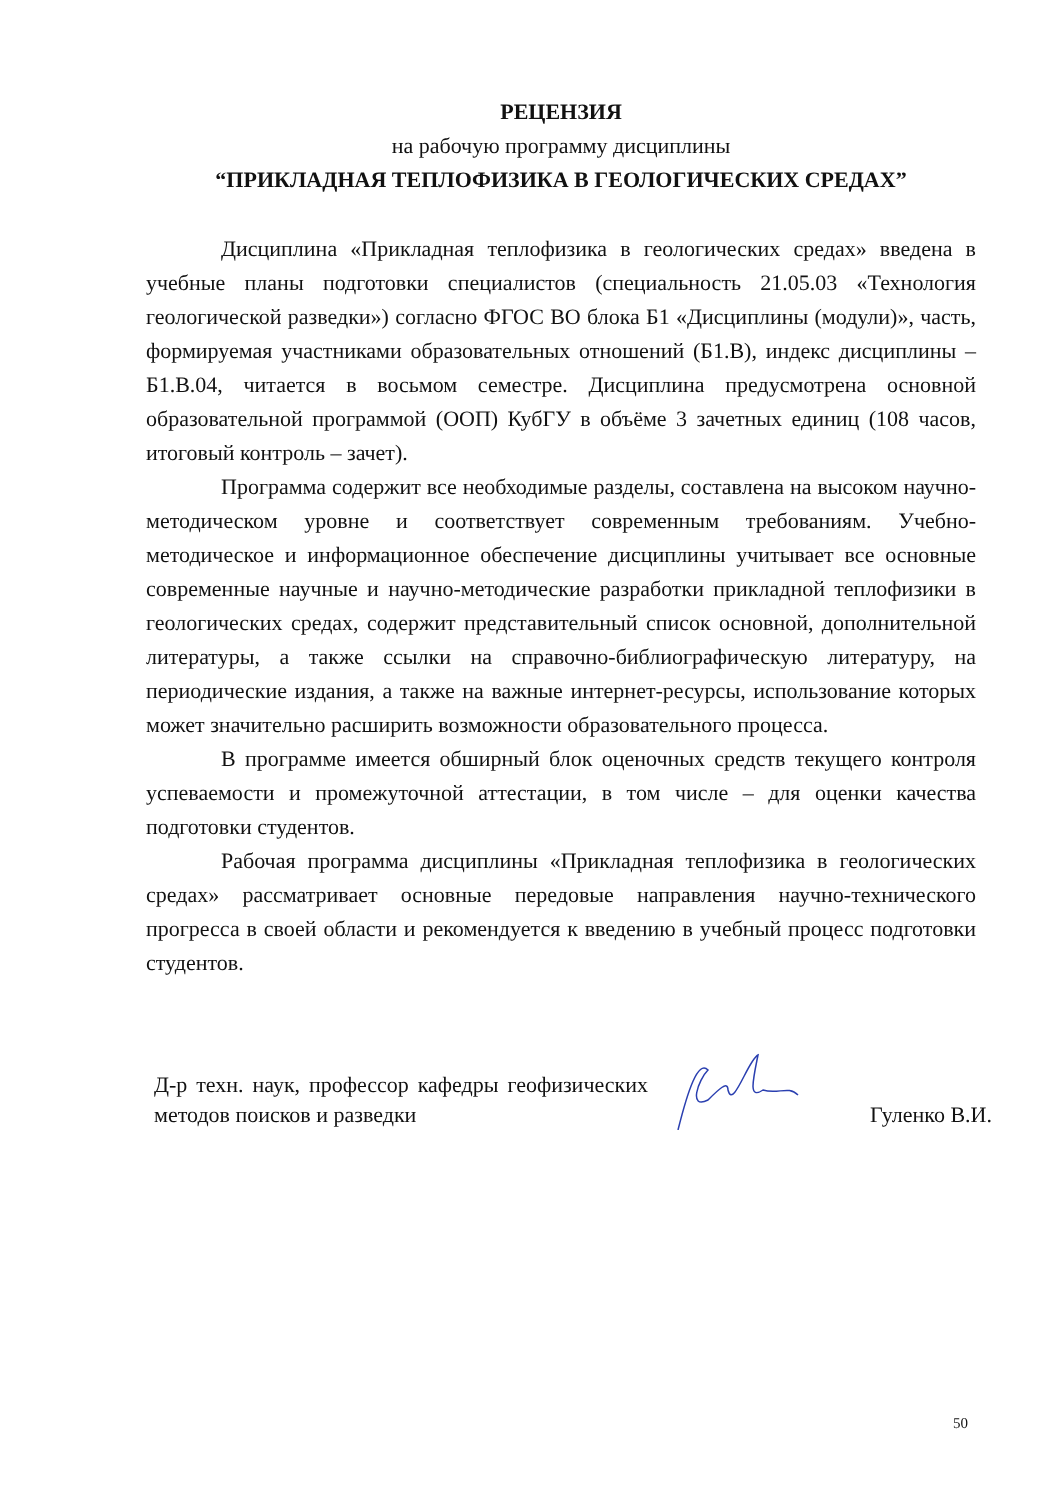РЕЦЕНЗИЯ
на рабочую программу дисциплины
“ПРИКЛАДНАЯ ТЕПЛОФИЗИКА В ГЕОЛОГИЧЕСКИХ СРЕДАХ”
Дисциплина «Прикладная теплофизика в геологических средах» введена в учебные планы подготовки специалистов (специальность 21.05.03 «Технология геологической разведки») согласно ФГОС ВО блока Б1 «Дисциплины (модули)», часть, формируемая участниками образовательных отношений (Б1.В), индекс дисциплины – Б1.В.04, читается в восьмом семестре. Дисциплина предусмотрена основной образовательной программой (ООП) КубГУ в объёме 3 зачетных единиц (108 часов, итоговый контроль – зачет).
Программа содержит все необходимые разделы, составлена на высоком научно-методическом уровне и соответствует современным требованиям. Учебно-методическое и информационное обеспечение дисциплины учитывает все основные современные научные и научно-методические разработки прикладной теплофизики в геологических средах, содержит представительный список основной, дополнительной литературы, а также ссылки на справочно-библиографическую литературу, на периодические издания, а также на важные интернет-ресурсы, использование которых может значительно расширить возможности образовательного процесса.
В программе имеется обширный блок оценочных средств текущего контроля успеваемости и промежуточной аттестации, в том числе – для оценки качества подготовки студентов.
Рабочая программа дисциплины «Прикладная теплофизика в геологических средах» рассматривает основные передовые направления научно-технического прогресса в своей области и рекомендуется к введению в учебный процесс подготовки студентов.
Д-р техн. наук, профессор кафедры геофизических методов поисков и разведки
Гуленко В.И.
50